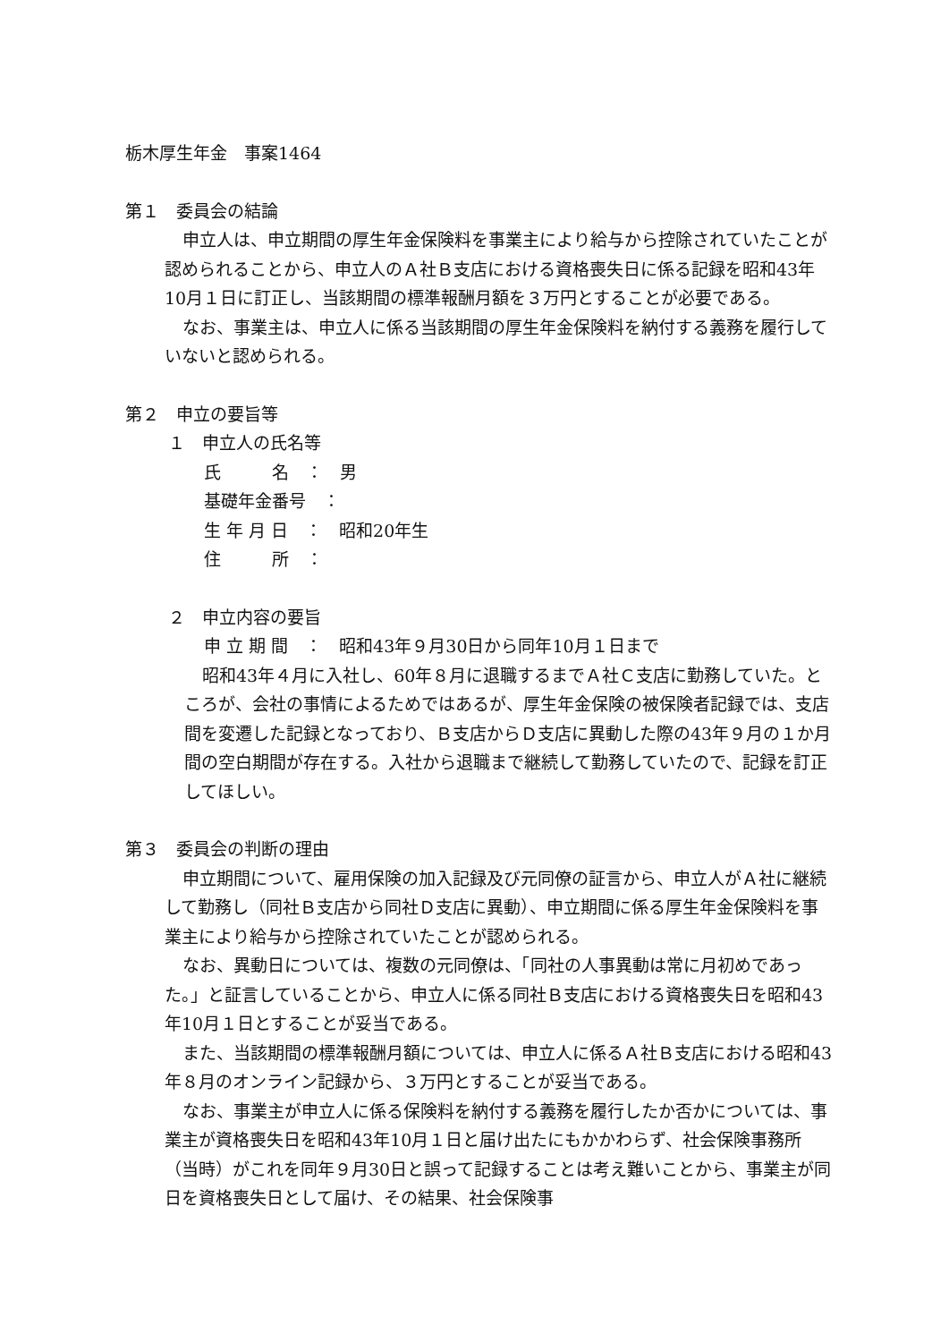栃木厚生年金　事案1464
第１　委員会の結論
申立人は、申立期間の厚生年金保険料を事業主により給与から控除されていたことが認められることから、申立人のＡ社Ｂ支店における資格喪失日に係る記録を昭和43年10月１日に訂正し、当該期間の標準報酬月額を３万円とすることが必要である。
なお、事業主は、申立人に係る当該期間の厚生年金保険料を納付する義務を履行していないと認められる。
第２　申立の要旨等
１　申立人の氏名等
氏　　　名　：　男
基礎年金番号　：
生 年 月 日　：　昭和20年生
住　　　所　：
２　申立内容の要旨
申 立 期 間　：　昭和43年９月30日から同年10月１日まで
昭和43年４月に入社し、60年８月に退職するまでＡ社Ｃ支店に勤務していた。ところが、会社の事情によるためではあるが、厚生年金保険の被保険者記録では、支店間を変遷した記録となっており、Ｂ支店からＤ支店に異動した際の43年９月の１か月間の空白期間が存在する。入社から退職まで継続して勤務していたので、記録を訂正してほしい。
第３　委員会の判断の理由
申立期間について、雇用保険の加入記録及び元同僚の証言から、申立人がＡ社に継続して勤務し（同社Ｂ支店から同社Ｄ支店に異動）、申立期間に係る厚生年金保険料を事業主により給与から控除されていたことが認められる。
なお、異動日については、複数の元同僚は、「同社の人事異動は常に月初めであった。」と証言していることから、申立人に係る同社Ｂ支店における資格喪失日を昭和43年10月１日とすることが妥当である。
また、当該期間の標準報酬月額については、申立人に係るＡ社Ｂ支店における昭和43年８月のオンライン記録から、３万円とすることが妥当である。
なお、事業主が申立人に係る保険料を納付する義務を履行したか否かについては、事業主が資格喪失日を昭和43年10月１日と届け出たにもかかわらず、社会保険事務所（当時）がこれを同年９月30日と誤って記録することは考え難いことから、事業主が同日を資格喪失日として届け、その結果、社会保険事